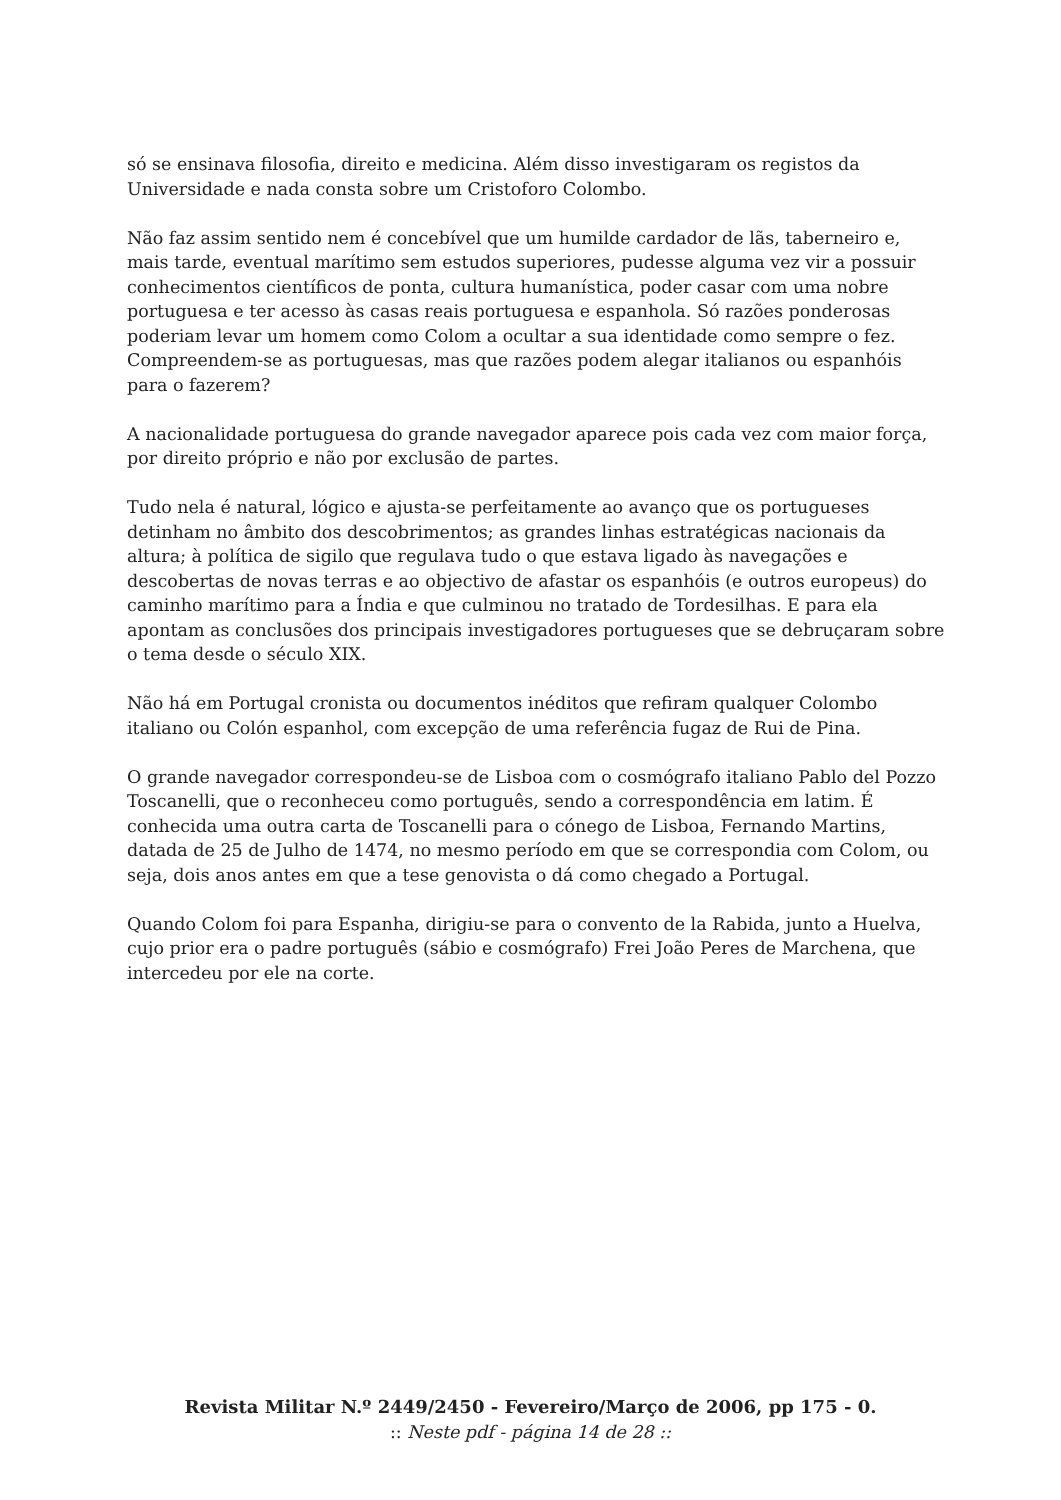só se ensinava filosofia, direito e medicina. Além disso investigaram os registos da Universidade e nada consta sobre um Cristoforo Colombo.
Não faz assim sentido nem é concebível que um humilde cardador de lãs, taberneiro e, mais tarde, eventual marítimo sem estudos superiores, pudesse alguma vez vir a possuir conhecimentos científicos de ponta, cultura humanística, poder casar com uma nobre portuguesa e ter acesso às casas reais portuguesa e espanhola. Só razões ponderosas poderiam levar um homem como Colom a ocultar a sua identidade como sempre o fez. Compreendem-se as portuguesas, mas que razões podem alegar italianos ou espanhóis para o fazerem?
A nacionalidade portuguesa do grande navegador aparece pois cada vez com maior força, por direito próprio e não por exclusão de partes.
Tudo nela é natural, lógico e ajusta-se perfeitamente ao avanço que os portugueses detinham no âmbito dos descobrimentos; as grandes linhas estratégicas nacionais da altura; à política de sigilo que regulava tudo o que estava ligado às navegações e descobertas de novas terras e ao objectivo de afastar os espanhóis (e outros europeus) do caminho marítimo para a Índia e que culminou no tratado de Tordesilhas. E para ela apontam as conclusões dos principais investigadores portugueses que se debruçaram sobre o tema desde o século XIX.
Não há em Portugal cronista ou documentos inéditos que refiram qualquer Colombo italiano ou Colón espanhol, com excepção de uma referência fugaz de Rui de Pina.
O grande navegador correspondeu-se de Lisboa com o cosmógrafo italiano Pablo del Pozzo Toscanelli, que o reconheceu como português, sendo a correspondência em latim. É conhecida uma outra carta de Toscanelli para o cónego de Lisboa, Fernando Martins, datada de 25 de Julho de 1474, no mesmo período em que se correspondia com Colom, ou seja, dois anos antes em que a tese genovista o dá como chegado a Portugal.
Quando Colom foi para Espanha, dirigiu-se para o convento de la Rabida, junto a Huelva, cujo prior era o padre português (sábio e cosmógrafo) Frei João Peres de Marchena, que intercedeu por ele na corte.
Revista Militar N.º 2449/2450 - Fevereiro/Março de 2006, pp 175 - 0.
:: Neste pdf - página 14 de 28 ::